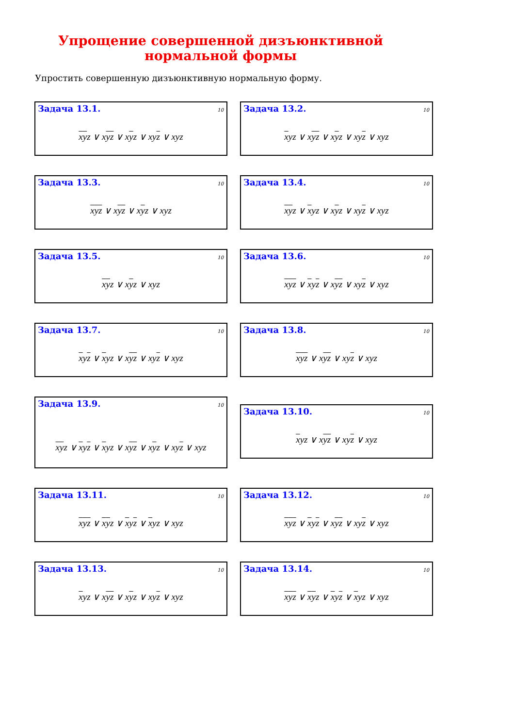Упрощение совершенной дизъюнктивной
нормальной формы
Упростить совершенную дизъюнктивную нормальную форму.
Задача 13.1. 10
xyz ∨ xyz ∨ xyz ∨ xyz ∨ xyz
Задача 13.2. 10
xyz ∨ xyz ∨ xyz ∨ xyz ∨ xyz
Задача 13.3. 10
xyz ∨ xyz ∨ xyz ∨ xyz
Задача 13.4. 10
xyz ∨ xyz ∨ xyz ∨ xyz ∨ xyz
Задача 13.5. 10
xyz ∨ xyz ∨ xyz
Задача 13.6. 10
xyz ∨ xyz ∨ xyz ∨ xyz ∨ xyz
Задача 13.7. 10
xyz ∨ xyz ∨ xyz ∨ xyz ∨ xyz
Задача 13.8. 10
xyz ∨ xyz ∨ xyz ∨ xyz
Задача 13.9. 10
xyz ∨ xyz ∨ xyz ∨ xyz ∨ xyz ∨ xyz ∨ xyz
Задача 13.10. 10
xyz ∨ xyz ∨ xyz ∨ xyz
Задача 13.11. 10
xyz ∨ xyz ∨ xyz ∨ xyz ∨ xyz
Задача 13.12. 10
xyz ∨ xyz ∨ xyz ∨ xyz ∨ xyz
Задача 13.13. 10
xyz ∨ xyz ∨ xyz ∨ xyz ∨ xyz
Задача 13.14. 10
xyz ∨ xyz ∨ xyz ∨ xyz ∨ xyz